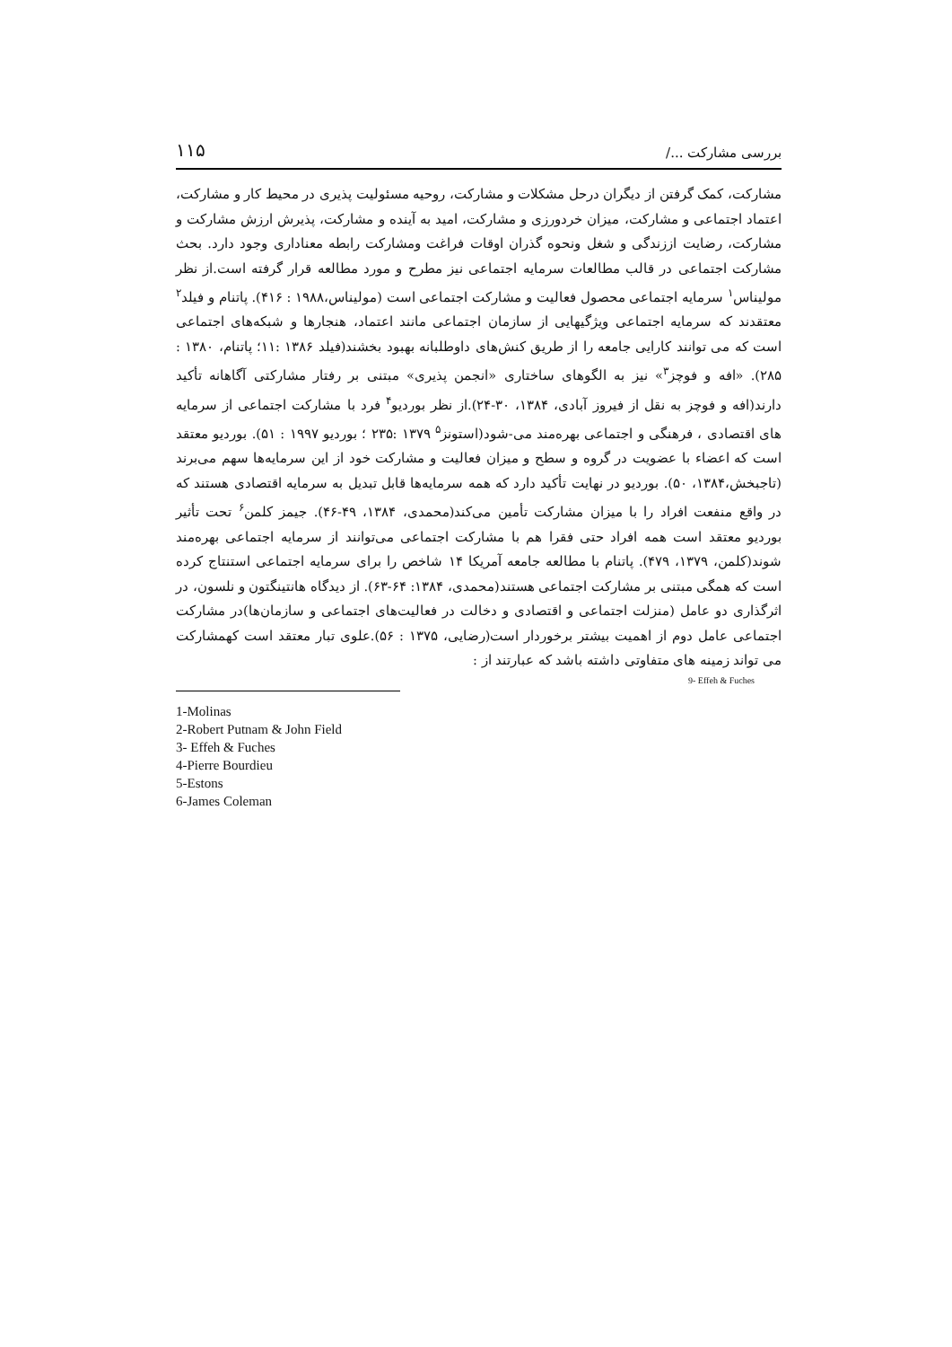بررسی مشارکت .../ ۱۱۵
مشارکت، کمک گرفتن از دیگران درحل مشکلات و مشارکت، روحیه مسئولیت پذیری در محیط کار و مشارکت، اعتماد اجتماعی و مشارکت، میزان خردورزی و مشارکت، امید به آینده و مشارکت، پذیرش ارزش مشارکت و مشارکت، رضایت اززندگی و شغل ونحوه گذران اوقات فراغت ومشارکت رابطه معناداری وجود دارد. بحث مشارکت اجتماعی در قالب مطالعات سرمایه اجتماعی نیز مطرح و مورد مطالعه قرار گرفته است.از نظر مولیناس<sup>۱</sup> سرمایه اجتماعی محصول فعالیت و مشارکت اجتماعی است (مولیناس،۱۹۸۸ : ۴۱۶). پاتنام و فیلد<sup>۲</sup> معتقدند که سرمایه اجتماعی ویژگیهایی از سازمان اجتماعی مانند اعتماد، هنجارها و شبکه‌های اجتماعی است که می توانند کارایی جامعه را از طریق کنش‌های داوطلبانه بهبود بخشند(فیلد ۱۳۸۶ :۱۱؛ پاتنام، ۱۳۸۰ : ۲۸۵). «افه و فوچز<sup>۳</sup>» نیز به الگوهای ساختاری «انجمن پذیری» مبتنی بر رفتار مشارکتی آگاهانه تأکید دارند(افه و فوچز به نقل از فیروز آبادی، ۱۳۸۴، ۳۰-۲۴).از نظر بوردیو<sup>۴</sup> فرد با مشارکت اجتماعی از سرمایه های اقتصادی ، فرهنگی و اجتماعی بهره‌مند می-شود(استونز<sup>۵</sup> ۱۳۷۹ :۲۳۵ ؛ بوردیو ۱۹۹۷ : ۵۱). بوردیو معتقد است که اعضاء با عضویت در گروه و سطح و میزان فعالیت و مشارکت خود از این سرمایه‌ها سهم می‌برند (تاجبخش،۱۳۸۴، ۵۰). بوردیو در نهایت تأکید دارد که همه سرمایه‌ها قابل تبدیل به سرمایه اقتصادی هستند که در واقع منفعت افراد را با میزان مشارکت تأمین می‌کند(محمدی، ۱۳۸۴، ۴۹-۴۶). جیمز کلمن<sup>۶</sup> تحت تأثیر بوردیو معتقد است همه افراد حتی فقرا هم با مشارکت اجتماعی می‌توانند از سرمایه اجتماعی بهره‌مند شوند(کلمن، ۱۳۷۹، ۴۷۹). پاتنام با مطالعه جامعه آمریکا ۱۴ شاخص را برای سرمایه اجتماعی استنتاج کرده است که همگی مبتنی بر مشارکت اجتماعی هستند(محمدی، ۱۳۸۴: ۶۴-۶۳). از دیدگاه هانتینگتون و نلسون، در اثرگذاری دو عامل (منزلت اجتماعی و اقتصادی و دخالت در فعالیت‌های اجتماعی و سازمان‌ها)در مشارکت اجتماعی عامل دوم از اهمیت بیشتر برخوردار است(رضایی، ۱۳۷۵ : ۵۶).علوی تبار معتقد است کهمشارکت می تواند زمینه های متفاوتی داشته باشد که عبارتند از :
9- Effeh & Fuches
1-Molinas
2-Robert Putnam & John Field
3- Effeh & Fuches
4-Pierre Bourdieu
5-Estons
6-James Coleman